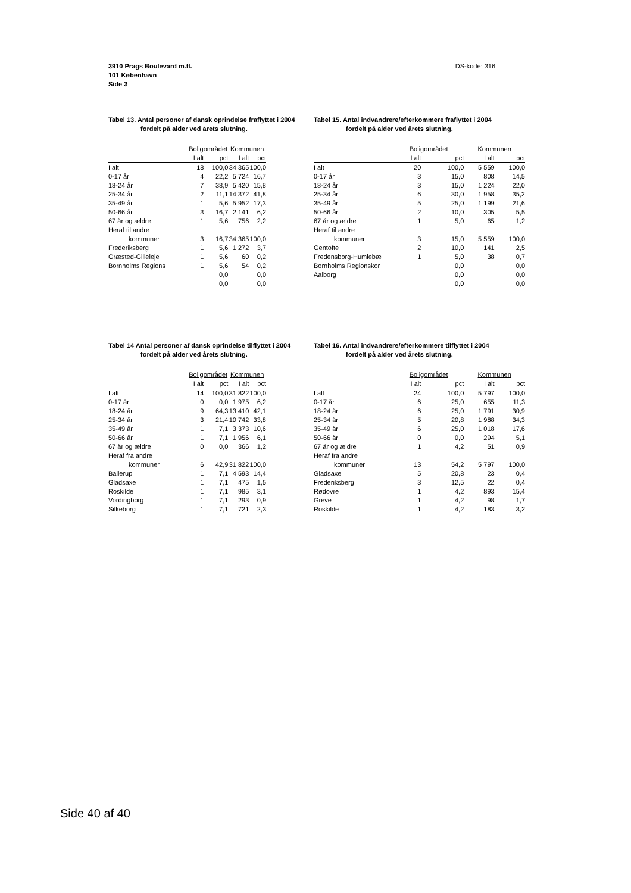DS-kode: 316 3910 Prags Boulevard m.fl.
101 København
Side 3
Tabel 13. Antal personer af dansk oprindelse fraflyttet i 2004
fordelt på alder ved årets slutning.
| | Boligområdet | | Kommunen | |
| --- | --- | --- | --- | --- |
| | I alt | pct | I alt | pct |
| I alt | 18 | 100,0 | 34 365 | 100,0 |
| 0-17 år | 4 | 22,2 | 5 724 | 16,7 |
| 18-24 år | 7 | 38,9 | 5 420 | 15,8 |
| 25-34 år | 2 | 11,1 | 14 372 | 41,8 |
| 35-49 år | 1 | 5,6 | 5 952 | 17,3 |
| 50-66 år | 3 | 16,7 | 2 141 | 6,2 |
| 67 år og ældre | 1 | 5,6 | 756 | 2,2 |
| Heraf til andre | | | | |
| kommuner | 3 | 16,7 | 34 365 | 100,0 |
| Frederiksberg | 1 | 5,6 | 1 272 | 3,7 |
| Græsted-Gilleleje | 1 | 5,6 | 60 | 0,2 |
| Bornholms Regions | 1 | 5,6 | 54 | 0,2 |
| | | 0,0 | | 0,0 |
| | | 0,0 | | 0,0 |
Tabel 15. Antal indvandrere/efterkommere fraflyttet i 2004
fordelt på alder ved årets slutning.
| | Boligområdet | | Kommunen | |
| --- | --- | --- | --- | --- |
| | I alt | pct | I alt | pct |
| I alt | 20 | 100,0 | 5 559 | 100,0 |
| 0-17 år | 3 | 15,0 | 808 | 14,5 |
| 18-24 år | 3 | 15,0 | 1 224 | 22,0 |
| 25-34 år | 6 | 30,0 | 1 958 | 35,2 |
| 35-49 år | 5 | 25,0 | 1 199 | 21,6 |
| 50-66 år | 2 | 10,0 | 305 | 5,5 |
| 67 år og ældre | 1 | 5,0 | 65 | 1,2 |
| Heraf til andre | | | | |
| kommuner | 3 | 15,0 | 5 559 | 100,0 |
| Gentofte | 2 | 10,0 | 141 | 2,5 |
| Fredensborg-Humlebæ | 1 | 5,0 | 38 | 0,7 |
| Bornholms Regionskor | | 0,0 | | 0,0 |
| Aalborg | | 0,0 | | 0,0 |
| | | 0,0 | | 0,0 |
Tabel 14 Antal personer af dansk oprindelse tilflyttet i 2004
fordelt på alder ved årets slutning.
| | Boligområdet | | Kommunen | |
| --- | --- | --- | --- | --- |
| | I alt | pct | I alt | pct |
| I alt | 14 | 100,0 | 31 822 | 100,0 |
| 0-17 år | 0 | 0,0 | 1 975 | 6,2 |
| 18-24 år | 9 | 64,3 | 13 410 | 42,1 |
| 25-34 år | 3 | 21,4 | 10 742 | 33,8 |
| 35-49 år | 1 | 7,1 | 3 373 | 10,6 |
| 50-66 år | 1 | 7,1 | 1 956 | 6,1 |
| 67 år og ældre | 0 | 0,0 | 366 | 1,2 |
| Heraf fra andre | | | | |
| kommuner | 6 | 42,9 | 31 822 | 100,0 |
| Ballerup | 1 | 7,1 | 4 593 | 14,4 |
| Gladsaxe | 1 | 7,1 | 475 | 1,5 |
| Roskilde | 1 | 7,1 | 985 | 3,1 |
| Vordingborg | 1 | 7,1 | 293 | 0,9 |
| Silkeborg | 1 | 7,1 | 721 | 2,3 |
Tabel 16. Antal indvandrere/efterkommere tilflyttet i 2004
fordelt på alder ved årets slutning.
| | Boligområdet | | Kommunen | |
| --- | --- | --- | --- | --- |
| | I alt | pct | I alt | pct |
| I alt | 24 | 100,0 | 5 797 | 100,0 |
| 0-17 år | 6 | 25,0 | 655 | 11,3 |
| 18-24 år | 6 | 25,0 | 1 791 | 30,9 |
| 25-34 år | 5 | 20,8 | 1 988 | 34,3 |
| 35-49 år | 6 | 25,0 | 1 018 | 17,6 |
| 50-66 år | 0 | 0,0 | 294 | 5,1 |
| 67 år og ældre | 1 | 4,2 | 51 | 0,9 |
| Heraf fra andre | | | | |
| kommuner | 13 | 54,2 | 5 797 | 100,0 |
| Gladsaxe | 5 | 20,8 | 23 | 0,4 |
| Frederiksberg | 3 | 12,5 | 22 | 0,4 |
| Rødovre | 1 | 4,2 | 893 | 15,4 |
| Greve | 1 | 4,2 | 98 | 1,7 |
| Roskilde | 1 | 4,2 | 183 | 3,2 |
Side 40 af 40